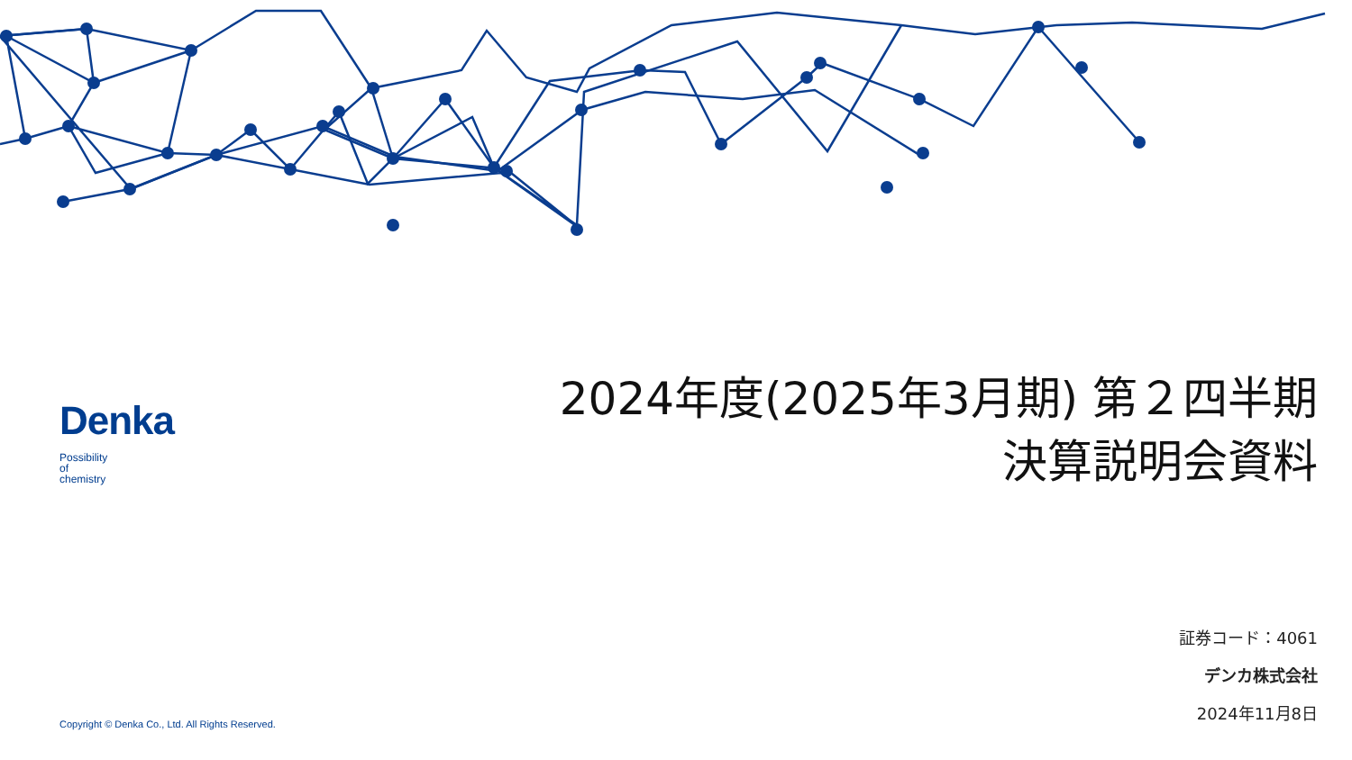2024年度(2025年3月期) 第２四半期
決算説明会資料
Denka
Possibility
of
chemistry
証券コード：4061
デンカ株式会社
2024年11月8日
Copyright © Denka Co., Ltd. All Rights Reserved.